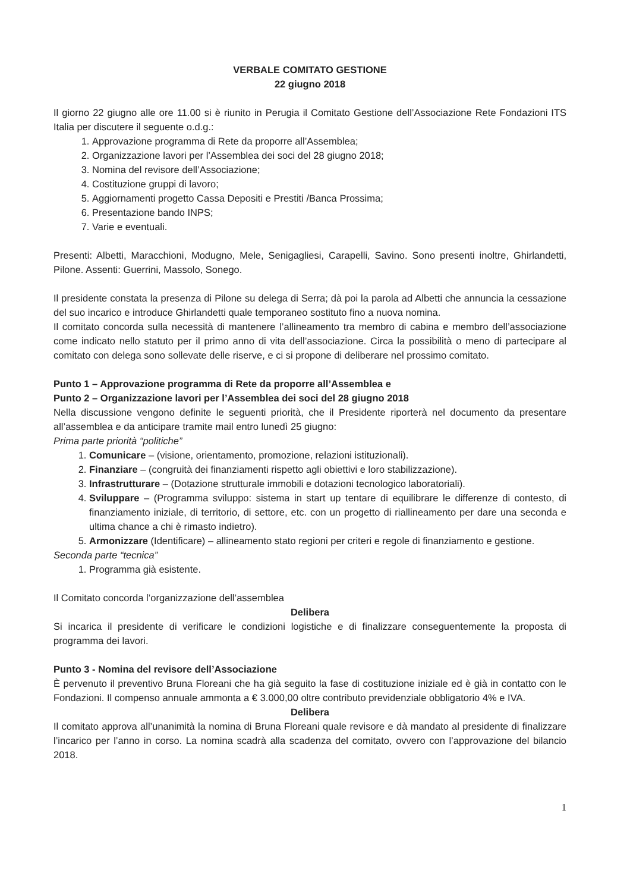VERBALE COMITATO GESTIONE
22 giugno 2018
Il giorno 22 giugno alle ore 11.00 si è riunito in Perugia il Comitato Gestione dell’Associazione Rete Fondazioni ITS Italia per discutere il seguente o.d.g.:
1. Approvazione programma di Rete da proporre all’Assemblea;
2. Organizzazione lavori per l’Assemblea dei soci del 28 giugno 2018;
3. Nomina del revisore dell’Associazione;
4. Costituzione gruppi di lavoro;
5. Aggiornamenti progetto Cassa Depositi e Prestiti /Banca Prossima;
6. Presentazione bando INPS;
7. Varie e eventuali.
Presenti: Albetti, Maracchioni, Modugno, Mele, Senigagliesi, Carapelli, Savino. Sono presenti inoltre, Ghirlandetti, Pilone. Assenti: Guerrini, Massolo, Sonego.
Il presidente constata la presenza di Pilone su delega di Serra; dà poi la parola ad Albetti che annuncia la cessazione del suo incarico e introduce Ghirlandetti quale temporaneo sostituto fino a nuova nomina.
Il comitato concorda sulla necessità di mantenere l’allineamento tra membro di cabina e membro dell’associazione come indicato nello statuto per il primo anno di vita dell’associazione. Circa la possibilità o meno di partecipare al comitato con delega sono sollevate delle riserve, e ci si propone di deliberare nel prossimo comitato.
Punto 1 – Approvazione programma di Rete da proporre all’Assemblea e
Punto 2 – Organizzazione lavori per l’Assemblea dei soci del 28 giugno 2018
Nella discussione vengono definite le seguenti priorità, che il Presidente riporterà nel documento da presentare all’assemblea e da anticipare tramite mail entro lunedì 25 giugno:
Prima parte priorità “politiche”
1. Comunicare – (visione, orientamento, promozione, relazioni istituzionali).
2. Finanziare – (congruità dei finanziamenti rispetto agli obiettivi e loro stabilizzazione).
3. Infrastrutturare – (Dotazione strutturale immobili e dotazioni tecnologico laboratoriali).
4. Sviluppare – (Programma sviluppo: sistema in start up tentare di equilibrare le differenze di contesto, di finanziamento iniziale, di territorio, di settore, etc. con un progetto di riallineamento per dare una seconda e ultima chance a chi è rimasto indietro).
5. Armonizzare (Identificare) – allineamento stato regioni per criteri e regole di finanziamento e gestione.
Seconda parte “tecnica”
1. Programma già esistente.
Il Comitato concorda l’organizzazione dell’assemblea
Delibera
Si incarica il presidente di verificare le condizioni logistiche e di finalizzare conseguentemente la proposta di programma dei lavori.
Punto 3 - Nomina del revisore dell’Associazione
È pervenuto il preventivo Bruna Floreani che ha già seguito la fase di costituzione iniziale ed è già in contatto con le Fondazioni. Il compenso annuale ammonta a € 3.000,00 oltre contributo previdenziale obbligatorio 4% e IVA.
Delibera
Il comitato approva all’unanimità la nomina di Bruna Floreani quale revisore e dà mandato al presidente di finalizzare l’incarico per l’anno in corso. La nomina scadrà alla scadenza del comitato, ovvero con l’approvazione del bilancio 2018.
1